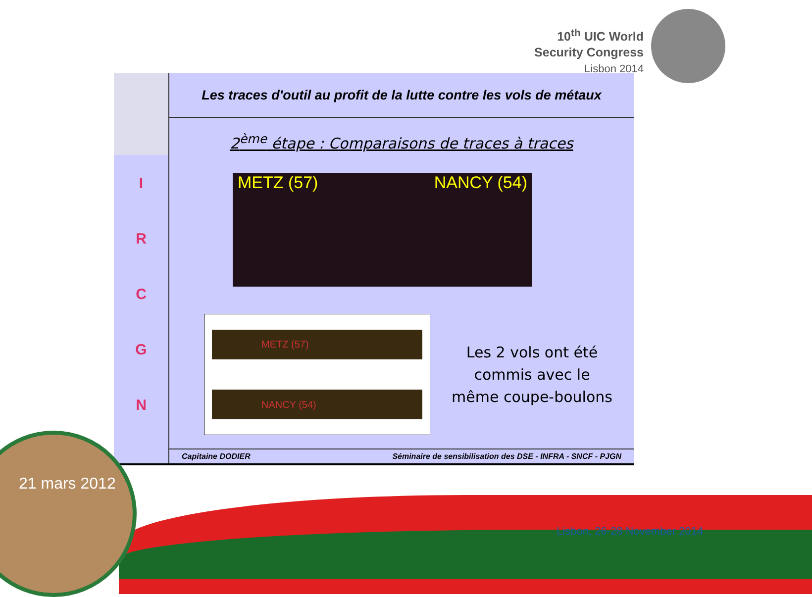10<sup>th</sup> UIC World
Security Congress
Lisbon 2014
I
R
C
G
N
Les traces d'outil au profit de la lutte contre les vols de métaux
2<sup>ème</sup> étape : Comparaisons de traces à traces
METZ (57) NANCY (54)
METZ (57)
NANCY (54)
Les 2 vols ont été
commis avec le
même coupe-boulons
Capitaine DODIER Séminaire de sensibilisation des DSE - INFRA - SNCF - PJGN
21 mars 2012
Lisbon, 26-28 November 2014